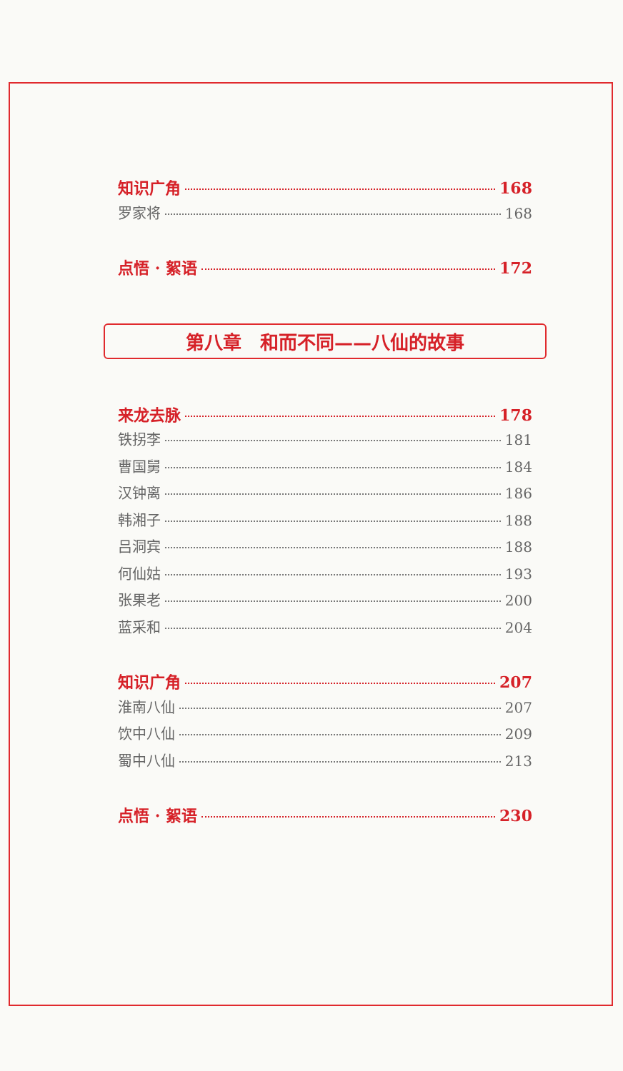知识广角 168
罗家将 168
点悟 · 絮语 172
第八章　和而不同——八仙的故事
来龙去脉 178
铁拐李 181
曹国舅 184
汉钟离 186
韩湘子 188
吕洞宾 188
何仙姑 193
张果老 200
蓝采和 204
知识广角 207
淮南八仙 207
饮中八仙 209
蜀中八仙 213
点悟 · 絮语 230